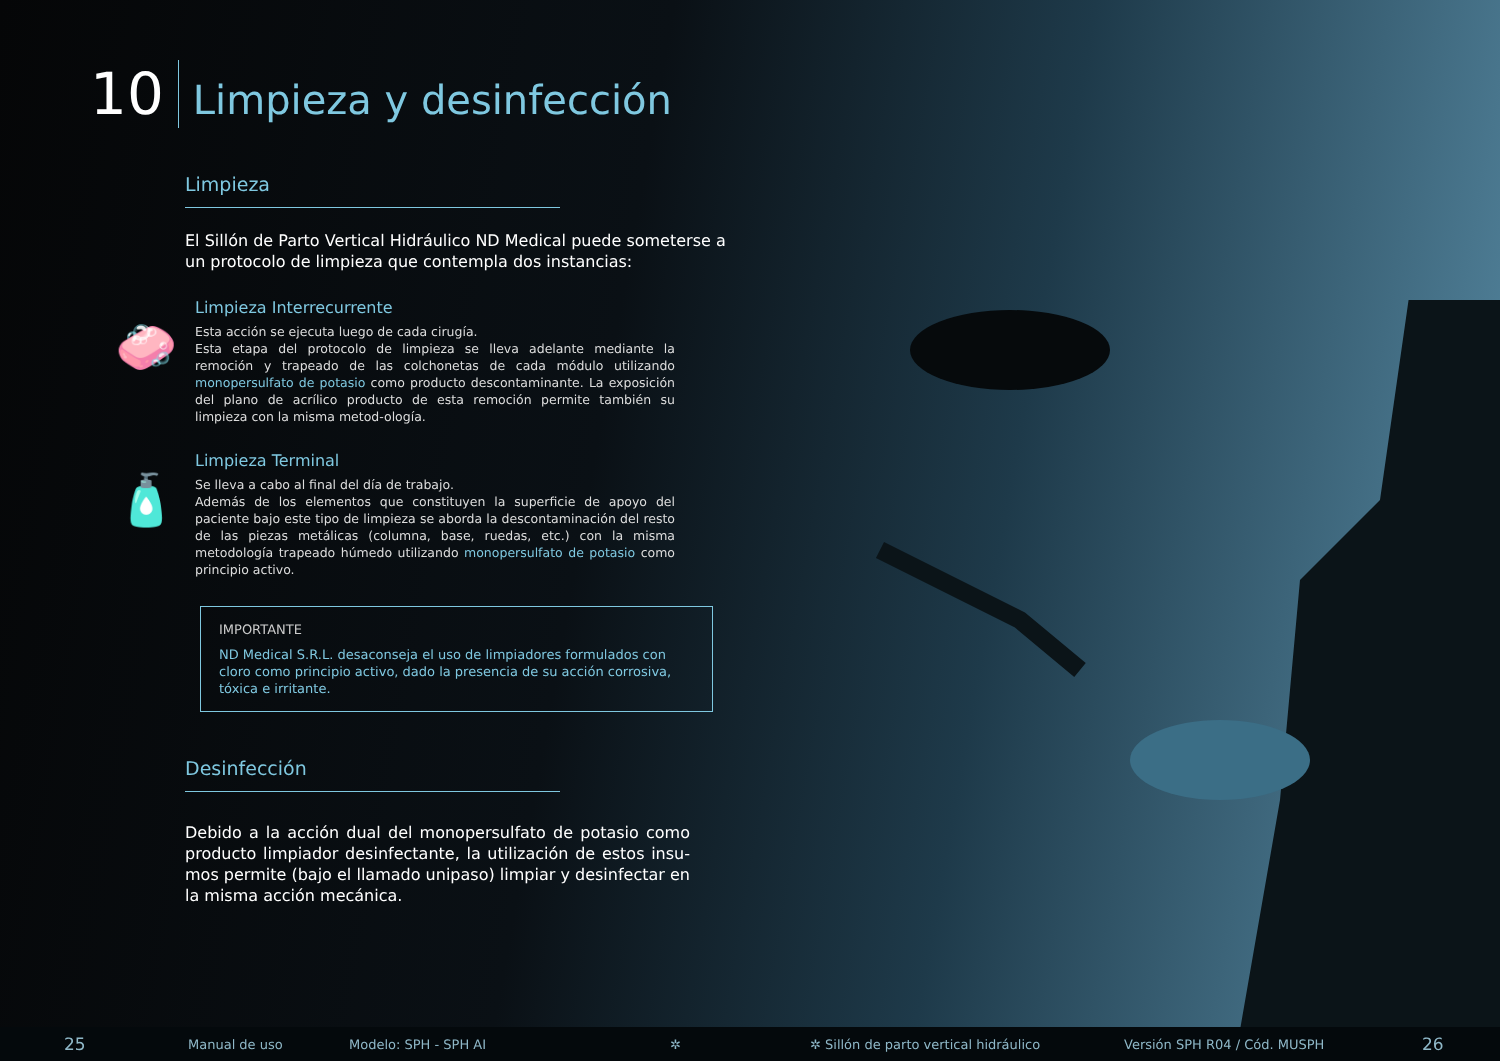10 Limpieza y desinfección
Limpieza
El Sillón de Parto Vertical Hidráulico ND Medical puede someterse a un protocolo de limpieza que contempla dos instancias:
🧼
Limpieza Interrecurrente
Esta acción se ejecuta luego de cada cirugía.
Esta etapa del protocolo de limpieza se lleva adelante mediante la remoción y trapeado de las colchonetas de cada módulo utilizando monopersulfato de potasio como producto descontaminante. La exposición del plano de acrílico producto de esta remoción permite también su limpieza con la misma metod-ología.
🧴
Limpieza Terminal
Se lleva a cabo al final del día de trabajo.
Además de los elementos que constituyen la superficie de apoyo del paciente bajo este tipo de limpieza se aborda la descontaminación del resto de las piezas metálicas (columna, base, ruedas, etc.) con la misma metodología trapeado húmedo utilizando monopersulfato de potasio como principio activo.
IMPORTANTE
ND Medical S.R.L. desaconseja el uso de limpiadores formulados con cloro como principio activo, dado la presencia de su acción corrosiva, tóxica e irritante.
Desinfección
Debido a la acción dual del monopersulfato de potasio como producto limpiador desinfectante, la utilización de estos insu-mos permite (bajo el llamado unipaso) limpiar y desinfectar en la misma acción mecánica.
25 Manual de uso Modelo: SPH - SPH AI ✲ ✲ Sillón de parto vertical hidráulico Versión SPH R04 / Cód. MUSPH 26